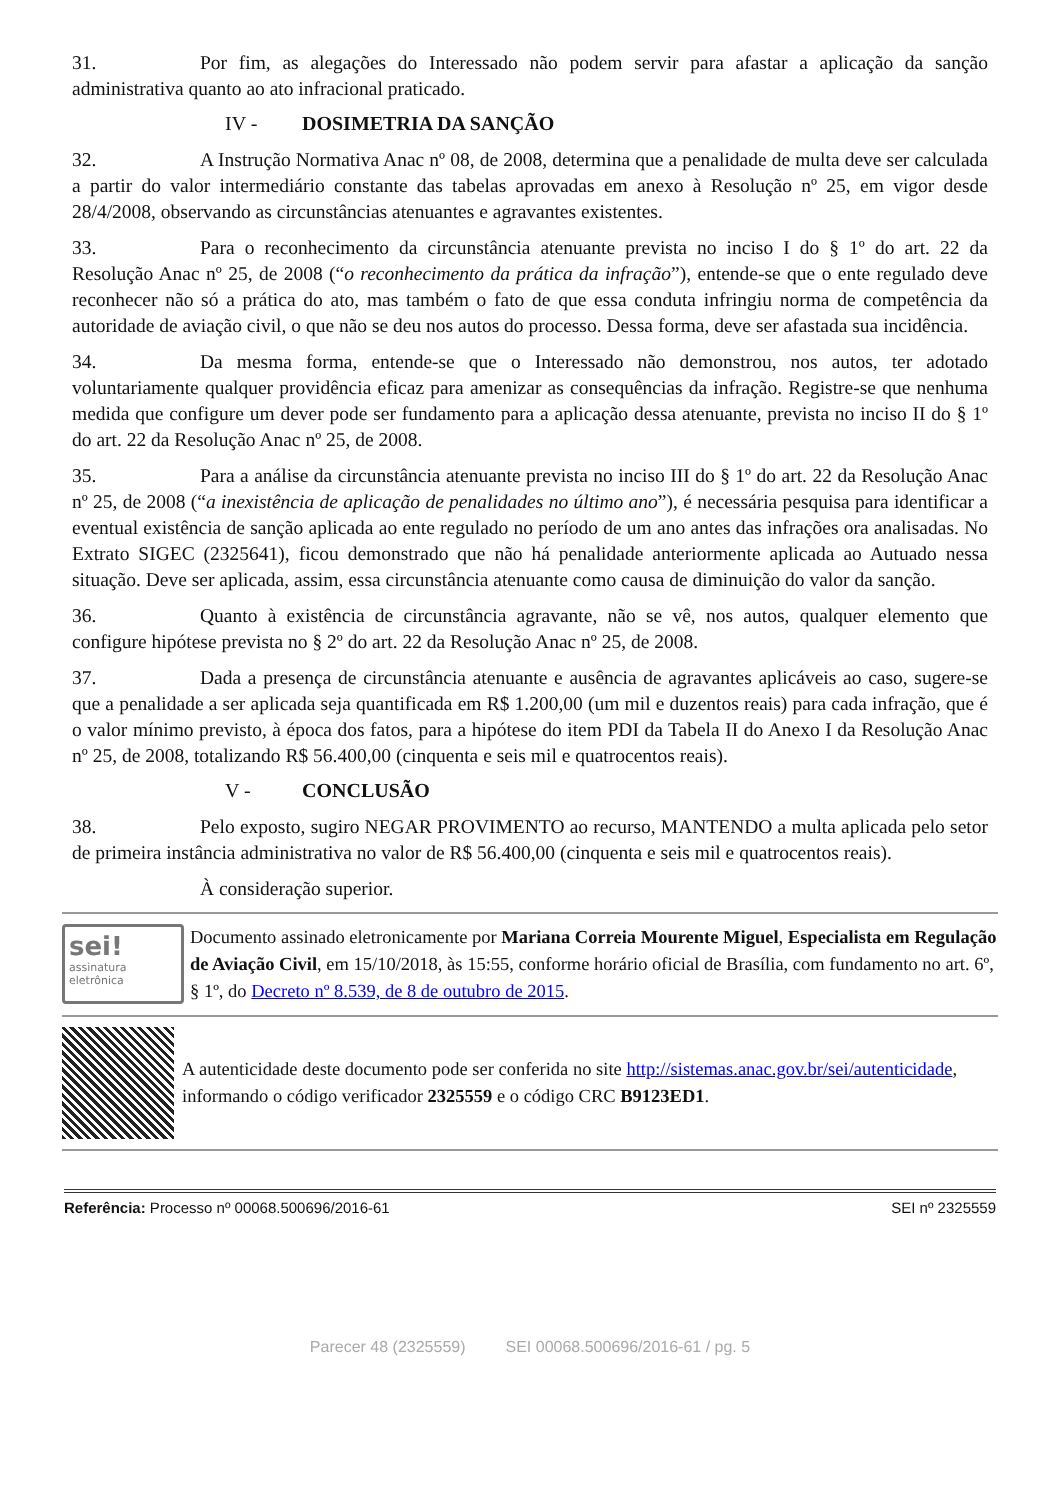31. Por fim, as alegações do Interessado não podem servir para afastar a aplicação da sanção administrativa quanto ao ato infracional praticado.
IV - DOSIMETRIA DA SANÇÃO
32. A Instrução Normativa Anac nº 08, de 2008, determina que a penalidade de multa deve ser calculada a partir do valor intermediário constante das tabelas aprovadas em anexo à Resolução nº 25, em vigor desde 28/4/2008, observando as circunstâncias atenuantes e agravantes existentes.
33. Para o reconhecimento da circunstância atenuante prevista no inciso I do § 1º do art. 22 da Resolução Anac nº 25, de 2008 (“o reconhecimento da prática da infração”), entende-se que o ente regulado deve reconhecer não só a prática do ato, mas também o fato de que essa conduta infringiu norma de competência da autoridade de aviação civil, o que não se deu nos autos do processo. Dessa forma, deve ser afastada sua incidência.
34. Da mesma forma, entende-se que o Interessado não demonstrou, nos autos, ter adotado voluntariamente qualquer providência eficaz para amenizar as consequências da infração. Registre-se que nenhuma medida que configure um dever pode ser fundamento para a aplicação dessa atenuante, prevista no inciso II do § 1º do art. 22 da Resolução Anac nº 25, de 2008.
35. Para a análise da circunstância atenuante prevista no inciso III do § 1º do art. 22 da Resolução Anac nº 25, de 2008 (“a inexistência de aplicação de penalidades no último ano”), é necessária pesquisa para identificar a eventual existência de sanção aplicada ao ente regulado no período de um ano antes das infrações ora analisadas. No Extrato SIGEC (2325641), ficou demonstrado que não há penalidade anteriormente aplicada ao Autuado nessa situação. Deve ser aplicada, assim, essa circunstância atenuante como causa de diminuição do valor da sanção.
36. Quanto à existência de circunstância agravante, não se vê, nos autos, qualquer elemento que configure hipótese prevista no § 2º do art. 22 da Resolução Anac nº 25, de 2008.
37. Dada a presença de circunstância atenuante e ausência de agravantes aplicáveis ao caso, sugere-se que a penalidade a ser aplicada seja quantificada em R$ 1.200,00 (um mil e duzentos reais) para cada infração, que é o valor mínimo previsto, à época dos fatos, para a hipótese do item PDI da Tabela II do Anexo I da Resolução Anac nº 25, de 2008, totalizando R$ 56.400,00 (cinquenta e seis mil e quatrocentos reais).
V - CONCLUSÃO
38. Pelo exposto, sugiro NEGAR PROVIMENTO ao recurso, MANTENDO a multa aplicada pelo setor de primeira instância administrativa no valor de R$ 56.400,00 (cinquenta e seis mil e quatrocentos reais).
À consideração superior.
sei!
assinatura
eletrônica
Documento assinado eletronicamente por Mariana Correia Mourente Miguel, Especialista em Regulação de Aviação Civil, em 15/10/2018, às 15:55, conforme horário oficial de Brasília, com fundamento no art. 6º, § 1º, do Decreto nº 8.539, de 8 de outubro de 2015.
A autenticidade deste documento pode ser conferida no site http://sistemas.anac.gov.br/sei/autenticidade, informando o código verificador 2325559 e o código CRC B9123ED1.
Referência: Processo nº 00068.500696/2016-61 SEI nº 2325559
Parecer 48 (2325559) SEI 00068.500696/2016-61 / pg. 5